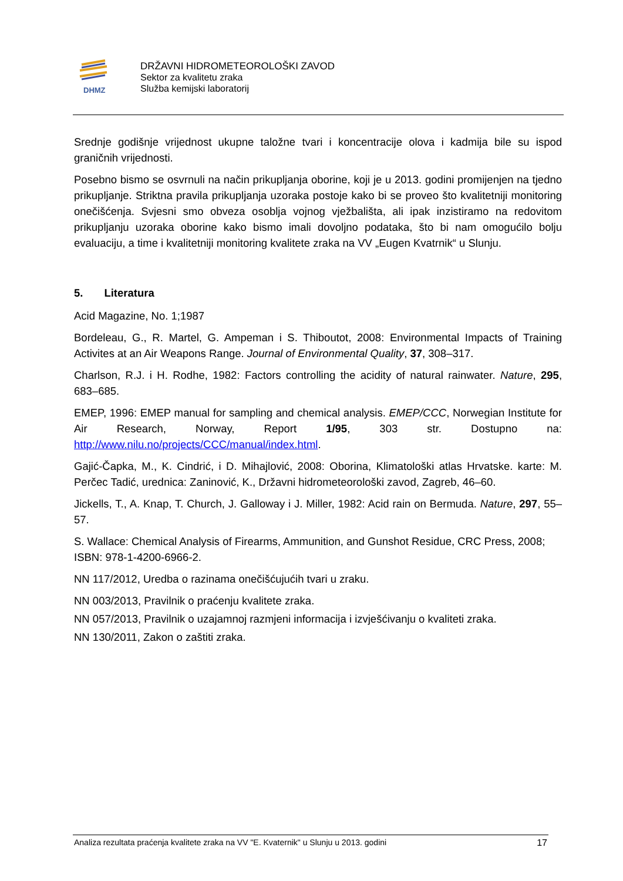DHMZ
DRŽAVNI HIDROMETEOROLOŠKI ZAVOD
Sektor za kvalitetu zraka
Služba kemijski laboratorij
Srednje godišnje vrijednost ukupne taložne tvari i koncentracije olova i kadmija bile su ispod graničnih vrijednosti.
Posebno bismo se osvrnuli na način prikupljanja oborine, koji je u 2013. godini promijenjen na tjedno prikupljanje. Striktna pravila prikupljanja uzoraka postoje kako bi se proveo što kvalitetniji monitoring onečišćenja. Svjesni smo obveza osoblja vojnog vježbališta, ali ipak inzistiramo na redovitom prikupljanju uzoraka oborine kako bismo imali dovoljno podataka, što bi nam omogućilo bolju evaluaciju, a time i kvalitetniji monitoring kvalitete zraka na VV „Eugen Kvatrnik“ u Slunju.
5. Literatura
Acid Magazine, No. 1;1987
Bordeleau, G., R. Martel, G. Ampeman i S. Thiboutot, 2008: Environmental Impacts of Training Activites at an Air Weapons Range. Journal of Environmental Quality, 37, 308–317.
Charlson, R.J. i H. Rodhe, 1982: Factors controlling the acidity of natural rainwater. Nature, 295, 683–685.
EMEP, 1996: EMEP manual for sampling and chemical analysis. EMEP/CCC, Norwegian Institute for Air Research, Norway, Report 1/95, 303 str. Dostupno na: http://www.nilu.no/projects/CCC/manual/index.html.
Gajić-Čapka, M., K. Cindrić, i D. Mihajlović, 2008: Oborina, Klimatološki atlas Hrvatske. karte: M. Perčec Tadić, urednica: Zaninović, K., Državni hidrometeorološki zavod, Zagreb, 46–60.
Jickells, T., A. Knap, T. Church, J. Galloway i J. Miller, 1982: Acid rain on Bermuda. Nature, 297, 55–57.
S. Wallace: Chemical Analysis of Firearms, Ammunition, and Gunshot Residue, CRC Press, 2008; ISBN: 978-1-4200-6966-2.
NN 117/2012, Uredba o razinama onečišćujućih tvari u zraku.
NN 003/2013, Pravilnik o praćenju kvalitete zraka.
NN 057/2013, Pravilnik o uzajamnoj razmjeni informacija i izvješćivanju o kvaliteti zraka.
NN 130/2011, Zakon o zaštiti zraka.
Analiza rezultata praćenja kvalitete zraka na VV "E. Kvaternik" u Slunju u 2013. godini 17